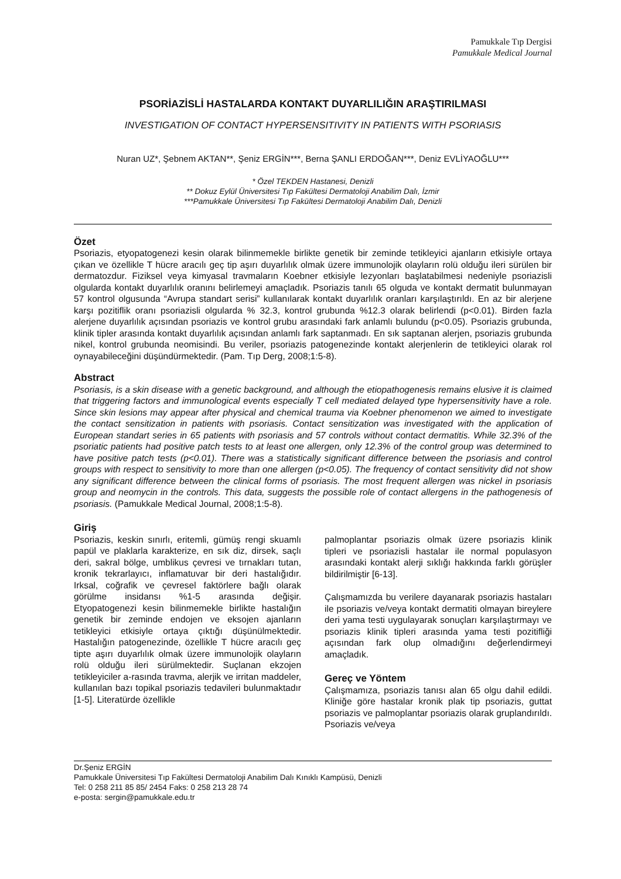Pamukkale Tıp Dergisi
Pamukkale Medical Journal
PSORİAZİSLİ HASTALARDA KONTAKT DUYARLILIĞIN ARAŞTIRILMASI
INVESTIGATION OF CONTACT HYPERSENSITIVITY IN PATIENTS WITH PSORIASIS
Nuran UZ*, Şebnem AKTAN**, Şeniz ERGİN***, Berna ŞANLI ERDOĞAN***, Deniz EVLİYAOĞLU***
* Özel TEKDEN Hastanesi, Denizli
** Dokuz Eylül Üniversitesi Tıp Fakültesi Dermatoloji Anabilim Dalı, İzmir
***Pamukkale Üniversitesi Tıp Fakültesi Dermatoloji Anabilim Dalı, Denizli
Özet
Psoriazis, etyopatogenezi kesin olarak bilinmemekle birlikte genetik bir zeminde tetikleyici ajanların etkisiyle ortaya çıkan ve özellikle T hücre aracılı geç tip aşırı duyarlılık olmak üzere immunolojik olayların rolü olduğu ileri sürülen bir dermatozdur. Fiziksel veya kimyasal travmaların Koebner etkisiyle lezyonları başlatabilmesi nedeniyle psoriazisli olgularda kontakt duyarlılık oranını belirlemeyi amaçladık. Psoriazis tanılı 65 olguda ve kontakt dermatit bulunmayan 57 kontrol olgusunda “Avrupa standart serisi” kullanılarak kontakt duyarlılık oranları karşılaştırıldı. En az bir alerjene karşı pozitiflik oranı psoriazisli olgularda % 32.3, kontrol grubunda %12.3 olarak belirlendi (p<0.01). Birden fazla alerjene duyarlılık açısından psoriazis ve kontrol grubu arasındaki fark anlamlı bulundu (p<0.05). Psoriazis grubunda, klinik tipler arasında kontakt duyarlılık açısından anlamlı fark saptanmadı. En sık saptanan alerjen, psoriazis grubunda nikel, kontrol grubunda neomisindi. Bu veriler, psoriazis patogenezinde kontakt alerjenlerin de tetikleyici olarak rol oynayabileceğini düşündürmektedir. (Pam. Tıp Derg, 2008;1:5-8).
Abstract
Psoriasis, is a skin disease with a genetic background, and although the etiopathogenesis remains elusive it is claimed that triggering factors and immunological events especially T cell mediated delayed type hypersensitivity have a role. Since skin lesions may appear after physical and chemical trauma via Koebner phenomenon we aimed to investigate the contact sensitization in patients with psoriasis. Contact sensitization was investigated with the application of European standart series in 65 patients with psoriasis and 57 controls without contact dermatitis. While 32.3% of the psoriatic patients had positive patch tests to at least one allergen, only 12.3% of the control group was determined to have positive patch tests (p<0.01). There was a statistically significant difference between the psoriasis and control groups with respect to sensitivity to more than one allergen (p<0.05). The frequency of contact sensitivity did not show any significant difference between the clinical forms of psoriasis. The most frequent allergen was nickel in psoriasis group and neomycin in the controls. This data, suggests the possible role of contact allergens in the pathogenesis of psoriasis. (Pamukkale Medical Journal, 2008;1:5-8).
Giriş
Psoriazis, keskin sınırlı, eritemli, gümüş rengi skuamlı papül ve plaklarla karakterize, en sık diz, dirsek, saçlı deri, sakral bölge, umblikus çevresi ve tırnakları tutan, kronik tekrarlayıcı, inflamatuvar bir deri hastalığıdır. Irksal, coğrafik ve çevresel faktörlere bağlı olarak görülme insidansı %1-5 arasında değişir. Etyopatogenezi kesin bilinmemekle birlikte hastalığın genetik bir zeminde endojen ve eksojen ajanların tetikleyici etkisiyle ortaya çıktığı düşünülmektedir. Hastalığın patogenezinde, özellikle T hücre aracılı geç tipte aşırı duyarlılık olmak üzere immunolojik olayların rolü olduğu ileri sürülmektedir. Suçlanan ekzojen tetikleyiciler a-rasında travma, alerjik ve irritan maddeler, kullanılan bazı topikal psoriazis tedavileri bulunmaktadır [1-5]. Literatürde özellikle
palmoplantar psoriazis olmak üzere psoriazis klinik tipleri ve psoriazisli hastalar ile normal populasyon arasındaki kontakt alerji sıklığı hakkında farklı görüşler bildirilmiştir [6-13].
Çalışmamızda bu verilere dayanarak psoriazis hastaları ile psoriazis ve/veya kontakt dermatiti olmayan bireylere deri yama testi uygulayarak sonuçları karşılaştırmayı ve psoriazis klinik tipleri arasında yama testi pozitifliği açısından fark olup olmadığını değerlendirmeyi amaçladık.
Gereç ve Yöntem
Çalışmamıza, psoriazis tanısı alan 65 olgu dahil edildi. Kliniğe göre hastalar kronik plak tip psoriazis, guttat psoriazis ve palmoplantar psoriazis olarak gruplandırıldı. Psoriazis ve/veya
Dr.Şeniz ERGİN
Pamukkale Üniversitesi Tıp Fakültesi Dermatoloji Anabilim Dalı Kınıklı Kampüsü, Denizli
Tel: 0 258 211 85 85/ 2454 Faks: 0 258 213 28 74
e-posta: sergin@pamukkale.edu.tr